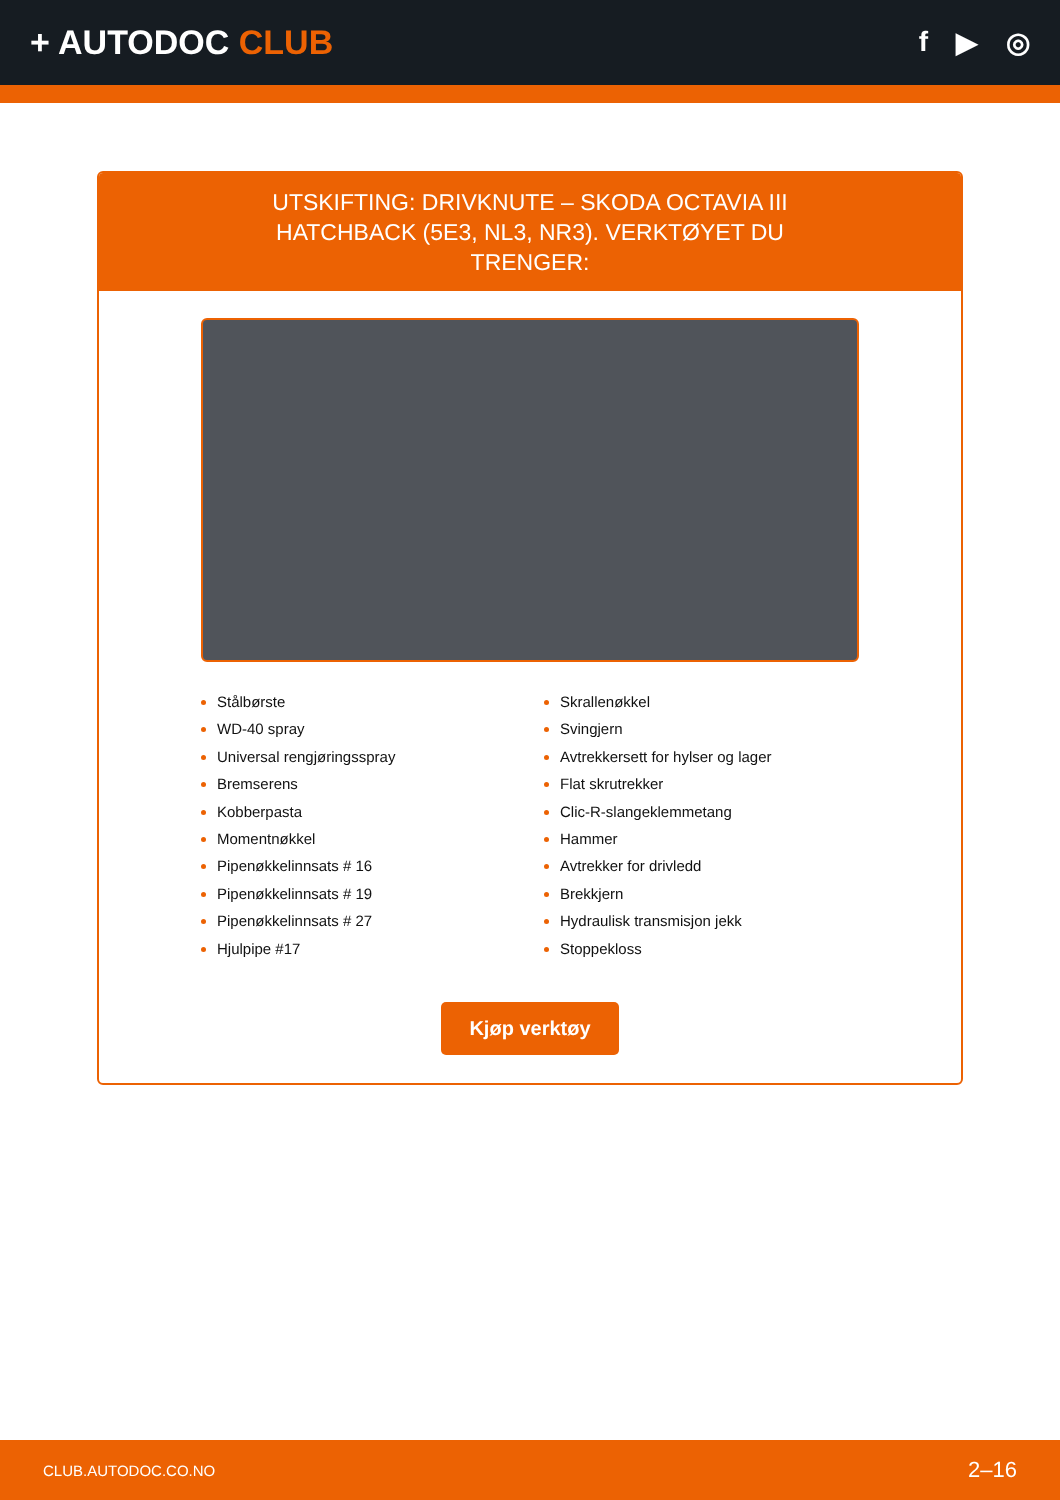+ AUTODOC CLUB
f ▶ ◎
UTSKIFTING: DRIVKNUTE – SKODA OCTAVIA III HATCHBACK (5E3, NL3, NR3). VERKTØYET DU TRENGER:
Stålbørste
WD-40 spray
Universal rengjøringsspray
Bremserens
Kobberpasta
Momentnøkkel
Pipenøkkelinnsats # 16
Pipenøkkelinnsats # 19
Pipenøkkelinnsats # 27
Hjulpipe #17
Skrallenøkkel
Svingjern
Avtrekkersett for hylser og lager
Flat skrutrekker
Clic-R-slangeklemmetang
Hammer
Avtrekker for drivledd
Brekkjern
Hydraulisk transmisjon jekk
Stoppekloss
Kjøp verktøy
CLUB.AUTODOC.CO.NO 2–16